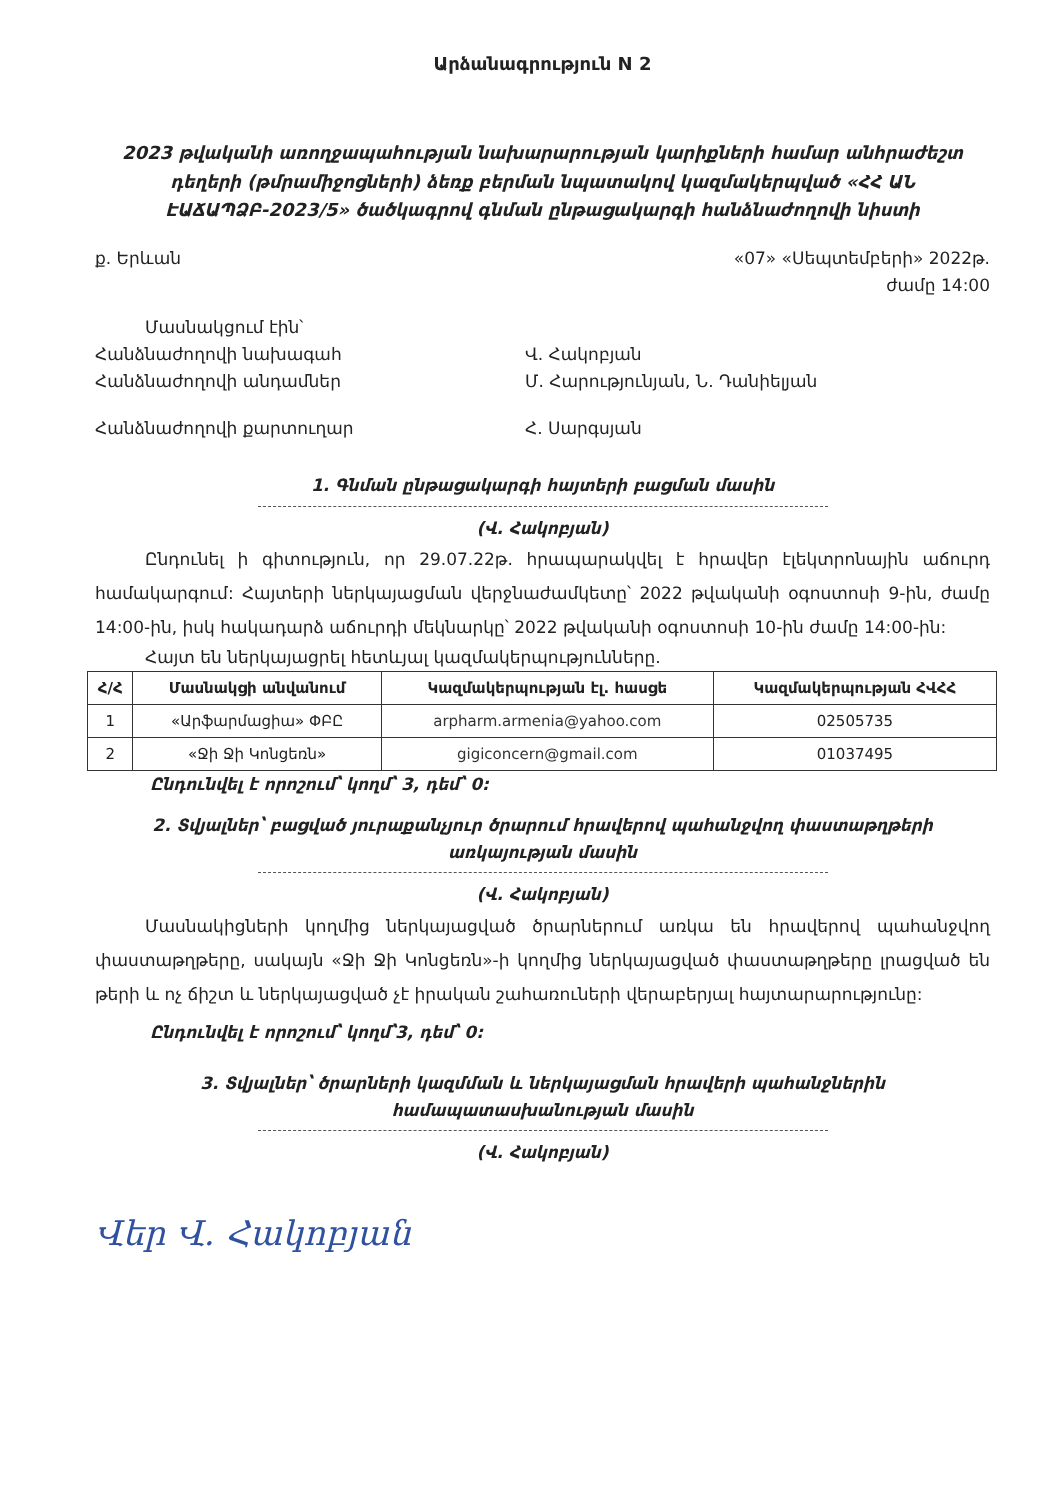Արձանագրություն N 2
2023 թվականի առողջապահության նախարարության կարիքների համար անհրաժեշտ դեղերի (թմրամիջոցների) ձեռք բերման նպատակով կազմակերպված «ՀՀ ԱՆ ԷԱՃԱՊՁԲ-2023/5» ծածկագրով գնման ընթացակարգի հանձնաժողովի նիստի
ք. Երևան «07» «Սեպտեմբերի» 2022թ.
ժամը 14:00
Մասնակցում էին՝
Հանձնաժողովի նախագահ
Հանձնաժողովի անդամներ
Վ. Հակոբյան
Մ. Հարությունյան, Ն. Դանիելյան
Հանձնաժողովի քարտուղար Հ. Սարգսյան
1. Գնման ընթացակարգի հայտերի բացման մասին
(Վ. Հակոբյան)
Ընդունել ի գիտություն, որ 29.07.22թ. հրապարակվել է հրավեր էլեկտրոնային աճուրդ համակարգում: Հայտերի ներկայացման վերջնաժամկետը՝ 2022 թվականի օգոստոսի 9-ին, ժամը 14:00-ին, իսկ հակադարձ աճուրդի մեկնարկը՝ 2022 թվականի օգոստոսի 10-ին ժամը 14:00-ին:
Հայտ են ներկայացրել հետևյալ կազմակերպությունները.
| Հ/Հ | Մասնակցի անվանում | Կազմակերպության էլ. հասցե | Կազմակերպության ՀՎՀՀ |
| --- | --- | --- | --- |
| 1 | «Արֆարմացիա» ՓԲԸ | arpharm.armenia@yahoo.com | 02505735 |
| 2 | «Ջի Ջի Կոնցեռն» | gigiconcern@gmail.com | 01037495 |
Ընդունվել է որոշում՝ կողմ՝ 3, դեմ՝ 0:
2. Տվյալներ՝ բացված յուրաքանչյուր ծրարում հրավերով պահանջվող փաստաթղթերի առկայության մասին
(Վ. Հակոբյան)
Մասնակիցների կողմից ներկայացված ծրարներում առկա են հրավերով պահանջվող փաստաթղթերը, սակայն «Ջի Ջի Կոնցեռն»-ի կողմից ներկայացված փաստաթղթերը լրացված են թերի և ոչ ճիշտ և ներկայացված չէ իրական շահառուների վերաբերյալ հայտարարությունը:
Ընդունվել է որոշում՝ կողմ՝3, դեմ՝ 0:
3. Տվյալներ՝ ծրարների կազմման և ներկայացման հրավերի պահանջներին համապատասխանության մասին
(Վ. Հակոբյան)
Վեր Վ. Հակոբյան